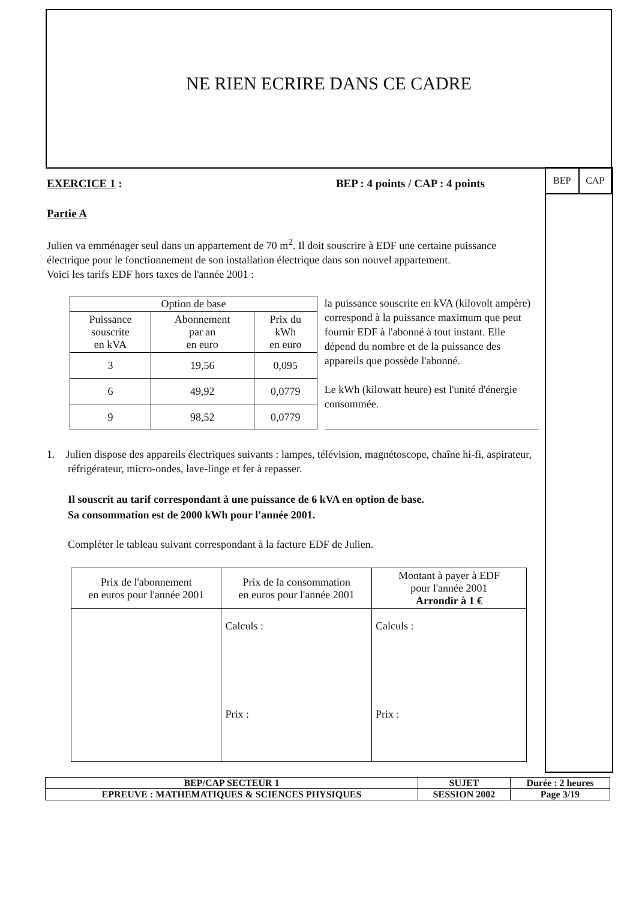NE RIEN ECRIRE DANS CE CADRE
| BEP | CAP |
EXERCICE 1 : BEP : 4 points / CAP : 4 points
Partie A
Julien va emménager seul dans un appartement de 70 m<sup>2</sup>. Il doit souscrire à EDF une certaine puissance électrique pour le fonctionnement de son installation électrique dans son nouvel appartement.
Voici les tarifs EDF hors taxes de l'année 2001 :
| Option de base | | |
| Puissance souscrite en kVA | Abonnement par an en euro | Prix du kWh en euro |
| 3 | 19,56 | 0,095 |
| 6 | 49,92 | 0,0779 |
| 9 | 98,52 | 0,0779 |
la puissance souscrite en kVA (kilovolt ampère) correspond à la puissance maximum que peut fournir EDF à l'abonné à tout instant. Elle dépend du nombre et de la puissance des appareils que possède l'abonné.
Le kWh (kilowatt heure) est l'unité d'énergie consommée.
1. Julien dispose des appareils électriques suivants : lampes, télévision, magnétoscope, chaîne hi-fi, aspirateur, réfrigérateur, micro-ondes, lave-linge et fer à repasser.
Il souscrit au tarif correspondant à une puissance de 6 kVA en option de base.
Sa consommation est de 2000 kWh pour l'année 2001.
Compléter le tableau suivant correspondant à la facture EDF de Julien.
| Prix de l'abonnement en euros pour l'année 2001 | Prix de la consommation en euros pour l'année 2001 | Montant à payer à EDF pour l'année 2001 Arrondir à 1 € |
| | Calculs : Prix : | Calculs : Prix : |
| BEP/CAP SECTEUR 1 | SUJET | Durée : 2 heures |
| EPREUVE : MATHEMATIQUES & SCIENCES PHYSIQUES | SESSION 2002 | Page 3/19 |